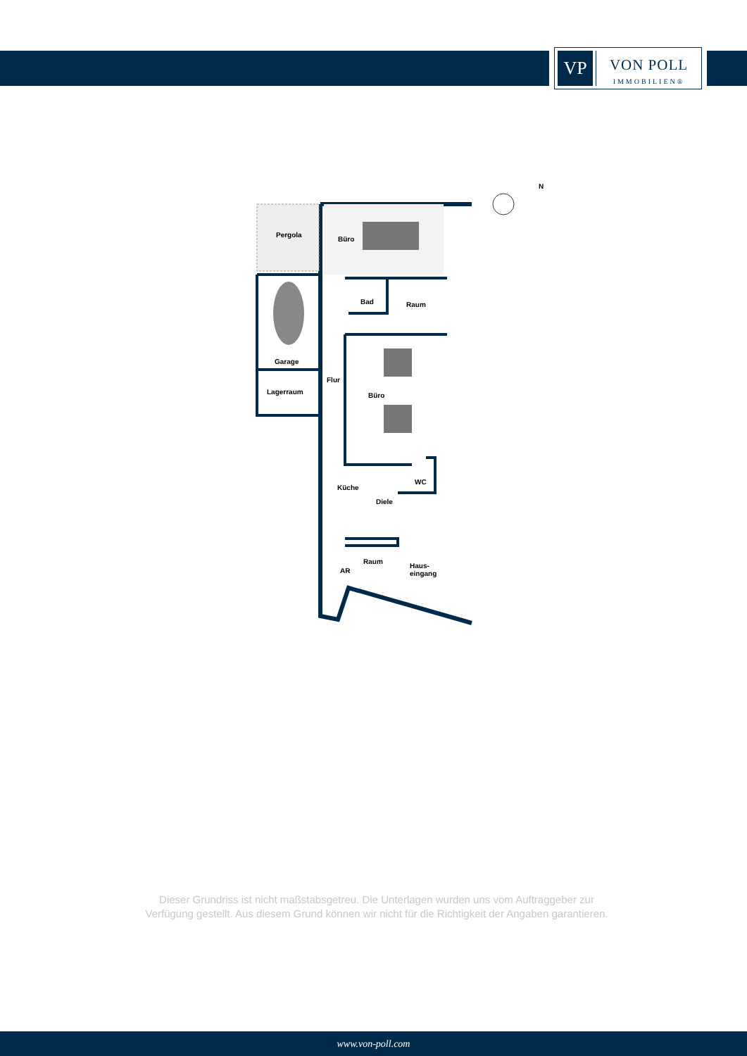VP
VON POLL
IMMOBILIEN®
N
Pergola
Büro
Bad Raum
Garage
Flur
Lagerraum Büro
WC
Küche
Diele
Raum
Haus-
eingang
AR
Dieser Grundriss ist nicht maßstabsgetreu. Die Unterlagen wurden uns vom Auftraggeber zur Verfügung gestellt. Aus diesem Grund können wir nicht für die Richtigkeit der Angaben garantieren.
www.von-poll.com